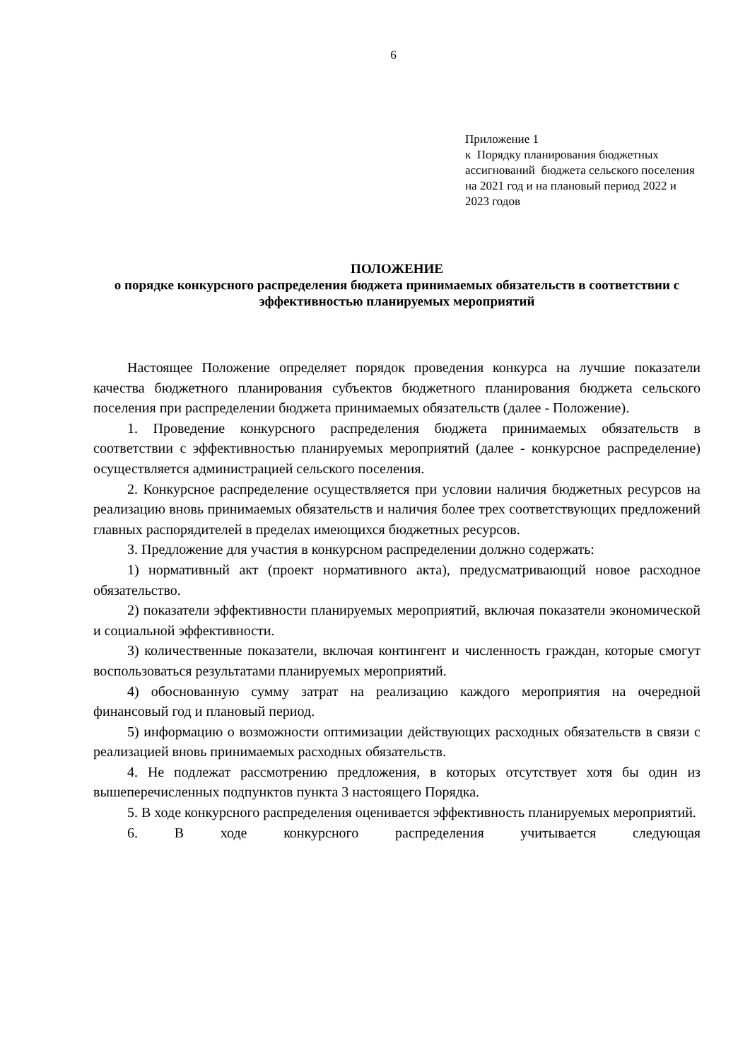6
Приложение 1
к Порядку планирования бюджетных ассигнований бюджета сельского поселения на 2021 год и на плановый период 2022 и 2023 годов
ПОЛОЖЕНИЕ
о порядке конкурсного распределения бюджета принимаемых обязательств в соответствии с эффективностью планируемых мероприятий
Настоящее Положение определяет порядок проведения конкурса на лучшие показатели качества бюджетного планирования субъектов бюджетного планирования бюджета сельского поселения при распределении бюджета принимаемых обязательств (далее - Положение).
1. Проведение конкурсного распределения бюджета принимаемых обязательств в соответствии с эффективностью планируемых мероприятий (далее - конкурсное распределение) осуществляется администрацией сельского поселения.
2. Конкурсное распределение осуществляется при условии наличия бюджетных ресурсов на реализацию вновь принимаемых обязательств и наличия более трех соответствующих предложений главных распорядителей в пределах имеющихся бюджетных ресурсов.
3. Предложение для участия в конкурсном распределении должно содержать:
1) нормативный акт (проект нормативного акта), предусматривающий новое расходное обязательство.
2) показатели эффективности планируемых мероприятий, включая показатели экономической и социальной эффективности.
3) количественные показатели, включая контингент и численность граждан, которые смогут воспользоваться результатами планируемых мероприятий.
4) обоснованную сумму затрат на реализацию каждого мероприятия на очередной финансовый год и плановый период.
5) информацию о возможности оптимизации действующих расходных обязательств в связи с реализацией вновь принимаемых расходных обязательств.
4. Не подлежат рассмотрению предложения, в которых отсутствует хотя бы один из вышеперечисленных подпунктов пункта 3 настоящего Порядка.
5. В ходе конкурсного распределения оценивается эффективность планируемых мероприятий.
6. В ходе конкурсного распределения учитывается следующая